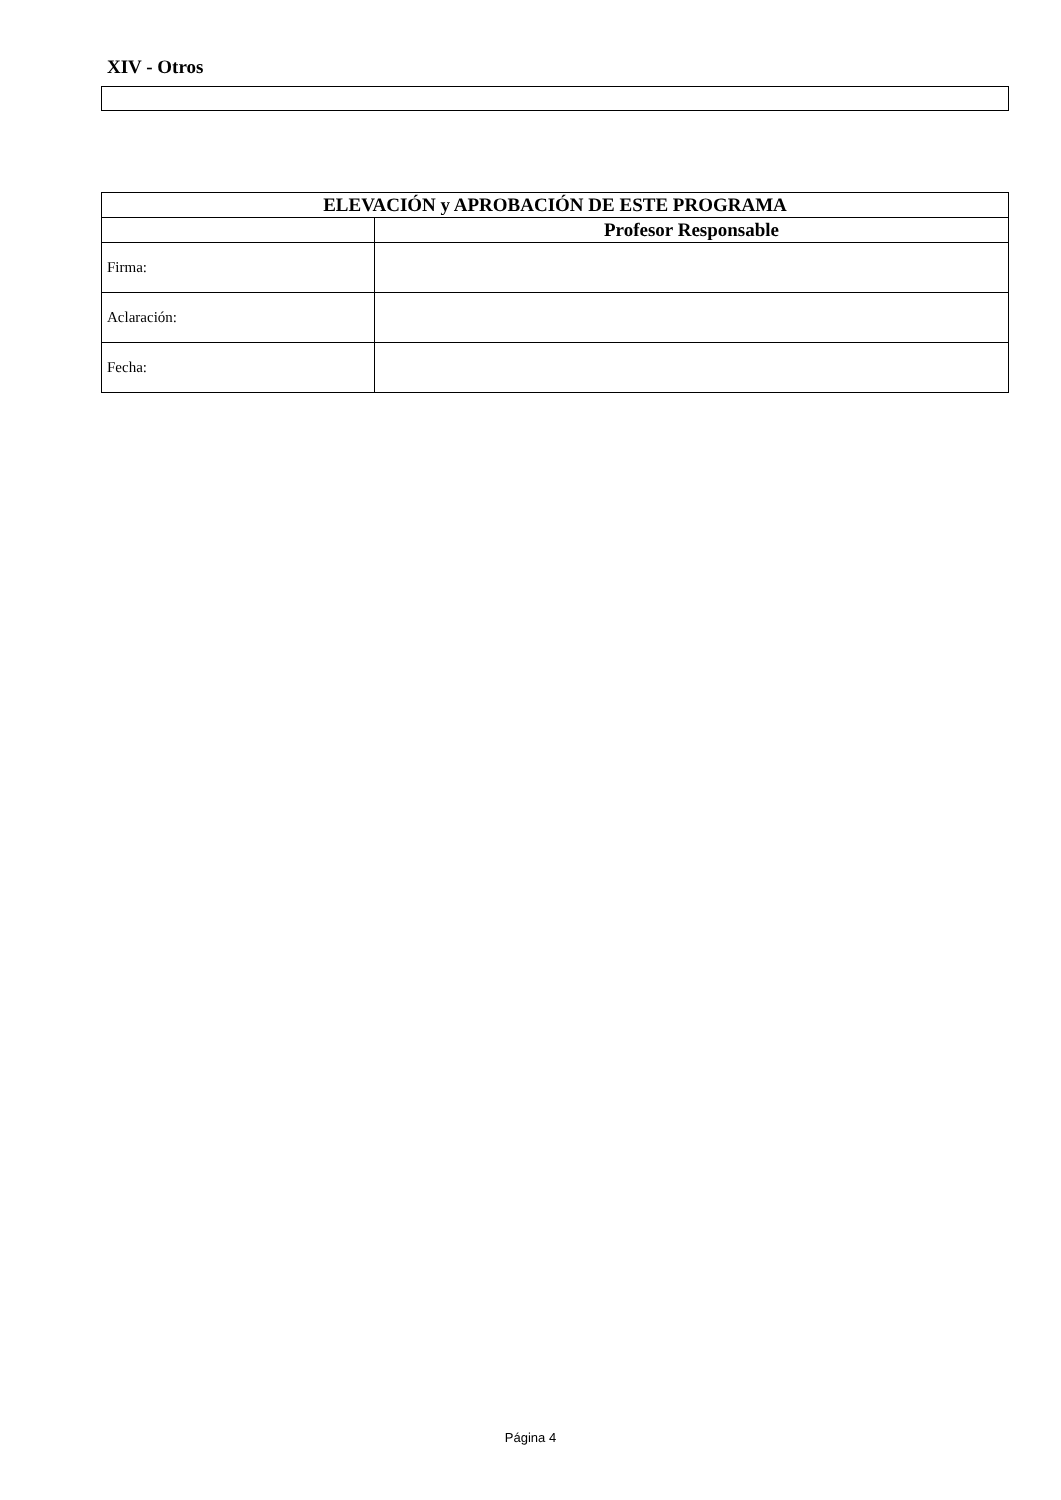XIV - Otros
| ELEVACIÓN y APROBACIÓN DE ESTE PROGRAMA | |
| --- | --- |
| | Profesor Responsable |
| Firma: | |
| Aclaración: | |
| Fecha: | |
Página 4